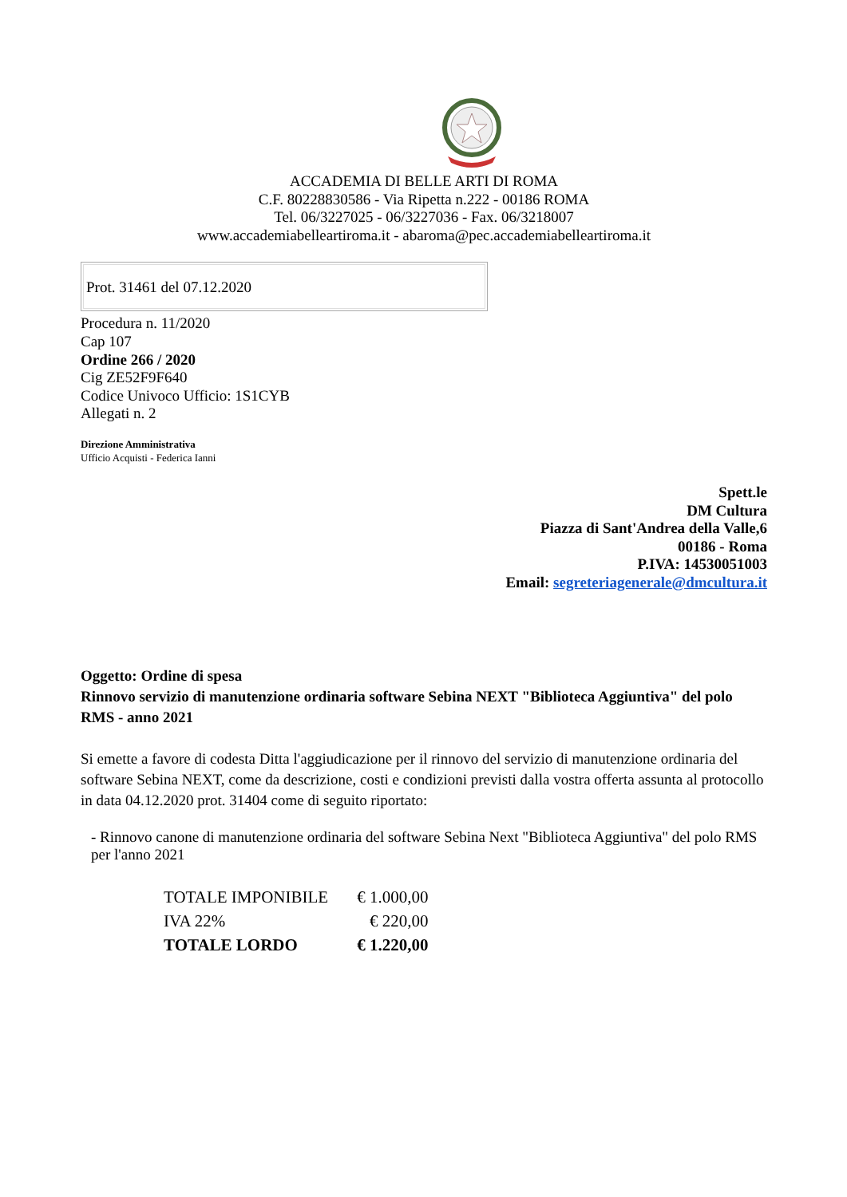ACCADEMIA DI BELLE ARTI DI ROMA
C.F. 80228830586 - Via Ripetta n.222 - 00186 ROMA
Tel. 06/3227025 - 06/3227036 - Fax. 06/3218007
www.accademiabelleartiroma.it - abaroma@pec.accademiabelleartiroma.it
Prot. 31461 del 07.12.2020
Procedura n. 11/2020
Cap 107
Ordine 266 / 2020
Cig ZE52F9F640
Codice Univoco Ufficio: 1S1CYB
Allegati n. 2
Direzione Amministrativa
Ufficio Acquisti - Federica Ianni
Spett.le
DM Cultura
Piazza di Sant'Andrea della Valle,6
00186 - Roma
P.IVA: 14530051003
Email: segreteriagenerale@dmcultura.it
Oggetto: Ordine di spesa
Rinnovo servizio di manutenzione ordinaria software Sebina NEXT "Biblioteca Aggiuntiva" del polo RMS - anno 2021
Si emette a favore di codesta Ditta l'aggiudicazione per il rinnovo del servizio di manutenzione ordinaria del software Sebina NEXT, come da descrizione, costi e condizioni previsti dalla vostra offerta assunta al protocollo in data 04.12.2020 prot. 31404 come di seguito riportato:
- Rinnovo canone di manutenzione ordinaria del software Sebina Next "Biblioteca Aggiuntiva" del polo RMS per l'anno 2021
| TOTALE IMPONIBILE | € 1.000,00 |
| IVA 22% | € 220,00 |
| TOTALE LORDO | € 1.220,00 |